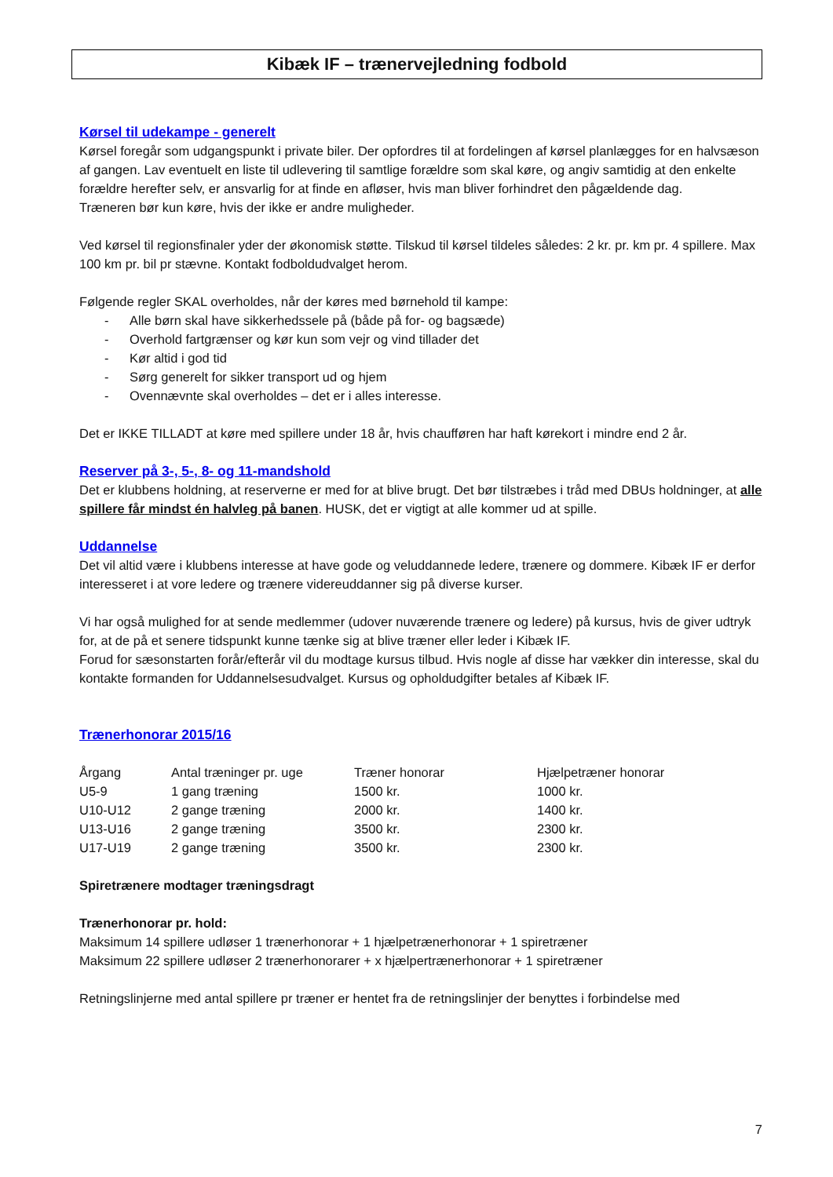Kibæk IF – trænervejledning fodbold
Kørsel til udekampe - generelt
Kørsel foregår som udgangspunkt i private biler. Der opfordres til at fordelingen af kørsel planlægges for en halvsæson af gangen. Lav eventuelt en liste til udlevering til samtlige forældre som skal køre, og angiv samtidig at den enkelte forældre herefter selv, er ansvarlig for at finde en afløser, hvis man bliver forhindret den pågældende dag.
Træneren bør kun køre, hvis der ikke er andre muligheder.
Ved kørsel til regionsfinaler yder der økonomisk støtte. Tilskud til kørsel tildeles således: 2 kr. pr. km pr. 4 spillere. Max 100 km pr. bil pr stævne. Kontakt fodboldudvalget herom.
Følgende regler SKAL overholdes, når der køres med børnehold til kampe:
- Alle børn skal have sikkerhedssele på (både på for- og bagsæde)
- Overhold fartgrænser og kør kun som vejr og vind tillader det
- Kør altid i god tid
- Sørg generelt for sikker transport ud og hjem
- Ovennævnte skal overholdes – det er i alles interesse.
Det er IKKE TILLADT at køre med spillere under 18 år, hvis chaufføren har haft kørekort i mindre end 2 år.
Reserver på 3-, 5-, 8- og 11-mandshold
Det er klubbens holdning, at reserverne er med for at blive brugt. Det bør tilstræbes i tråd med DBUs holdninger, at alle spillere får mindst én halvleg på banen. HUSK, det er vigtigt at alle kommer ud at spille.
Uddannelse
Det vil altid være i klubbens interesse at have gode og veluddannede ledere, trænere og dommere. Kibæk IF er derfor interesseret i at vore ledere og trænere videreuddanner sig på diverse kurser.
Vi har også mulighed for at sende medlemmer (udover nuværende trænere og ledere) på kursus, hvis de giver udtryk for, at de på et senere tidspunkt kunne tænke sig at blive træner eller leder i Kibæk IF.
Forud for sæsonstarten forår/efterår vil du modtage kursus tilbud. Hvis nogle af disse har vækker din interesse, skal du kontakte formanden for Uddannelsesudvalget. Kursus og opholdudgifter betales af Kibæk IF.
Trænerhonorar 2015/16
| Årgang | Antal træninger pr. uge | Træner honorar | Hjælpetræner honorar |
| --- | --- | --- | --- |
| U5-9 | 1 gang træning | 1500 kr. | 1000 kr. |
| U10-U12 | 2 gange træning | 2000 kr. | 1400 kr. |
| U13-U16 | 2 gange træning | 3500 kr. | 2300 kr. |
| U17-U19 | 2 gange træning | 3500 kr. | 2300 kr. |
Spiretrænere modtager træningsdragt
Trænerhonorar pr. hold:
Maksimum 14 spillere udløser 1 trænerhonorar + 1 hjælpetrænerhonorar + 1 spiretræner
Maksimum 22 spillere udløser 2 trænerhonorarer + x hjælpertrænerhonorar + 1 spiretræner
Retningslinjerne med antal spillere pr træner er hentet fra de retningslinjer der benyttes i forbindelse med
7